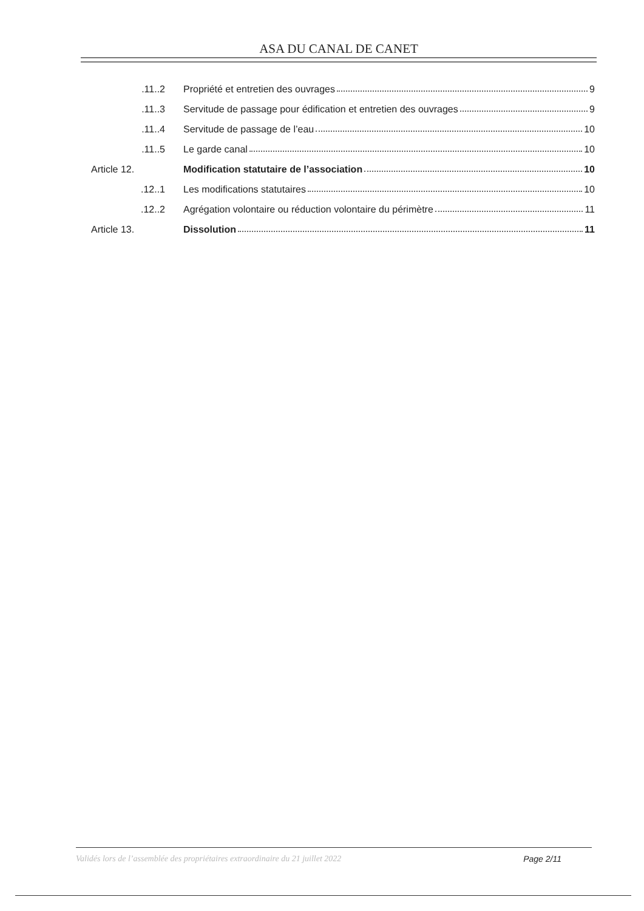ASA DU CANAL DE CANET
.11..2
Propriété et entretien des ouvrages 9
.11..3
Servitude de passage pour édification et entretien des ouvrages 9
.11..4
Servitude de passage de l’eau 10
.11..5 Le garde canal 10
Article 12.
Modification statutaire de l’association 10
.12..1
Les modifications statutaires 10
.12..2
Agrégation volontaire ou réduction volontaire du périmètre 11
Article 13. Dissolution 11
Validés lors de l’assemblée des propriétaires extraordinaire du 21 juillet 2022 Page 2/11